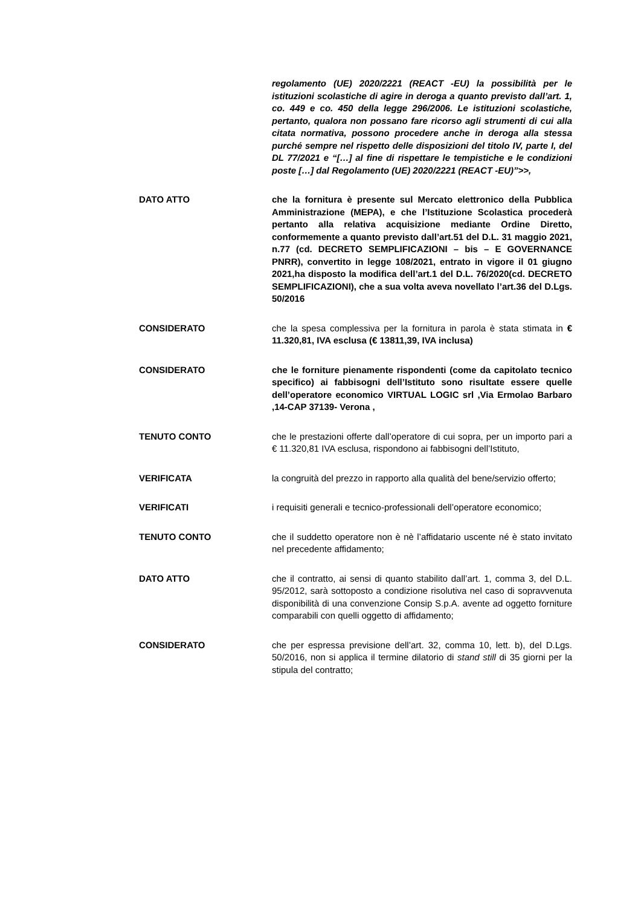regolamento (UE) 2020/2221 (REACT -EU) la possibilità per le istituzioni scolastiche di agire in deroga a quanto previsto dall’art. 1, co. 449 e co. 450 della legge 296/2006. Le istituzioni scolastiche, pertanto, qualora non possano fare ricorso agli strumenti di cui alla citata normativa, possono procedere anche in deroga alla stessa purché sempre nel rispetto delle disposizioni del titolo IV, parte I, del DL 77/2021 e “[…] al fine di rispettare le tempistiche e le condizioni poste […] dal Regolamento (UE) 2020/2221 (REACT -EU)”>>,
DATO ATTO che la fornitura è presente sul Mercato elettronico della Pubblica Amministrazione (MEPA), e che l’Istituzione Scolastica procederà pertanto alla relativa acquisizione mediante Ordine Diretto, conformemente a quanto previsto dall’art.51 del D.L. 31 maggio 2021, n.77 (cd. DECRETO SEMPLIFICAZIONI – bis – E GOVERNANCE PNRR), convertito in legge 108/2021, entrato in vigore il 01 giugno 2021,ha disposto la modifica dell’art.1 del D.L. 76/2020(cd. DECRETO SEMPLIFICAZIONI), che a sua volta aveva novellato l’art.36 del D.Lgs. 50/2016
CONSIDERATO che la spesa complessiva per la fornitura in parola è stata stimata in € 11.320,81, IVA esclusa (€ 13811,39, IVA inclusa)
CONSIDERATO che le forniture pienamente rispondenti (come da capitolato tecnico specifico) ai fabbisogni dell’Istituto sono risultate essere quelle dell’operatore economico VIRTUAL LOGIC srl ,Via Ermolao Barbaro ,14-CAP 37139- Verona ,
TENUTO CONTO che le prestazioni offerte dall’operatore di cui sopra, per un importo pari a € 11.320,81 IVA esclusa, rispondono ai fabbisogni dell’Istituto,
VERIFICATA la congruità del prezzo in rapporto alla qualità del bene/servizio offerto;
VERIFICATI i requisiti generali e tecnico-professionali dell’operatore economico;
TENUTO CONTO che il suddetto operatore non è nè l’affidatario uscente né è stato invitato nel precedente affidamento;
DATO ATTO che il contratto, ai sensi di quanto stabilito dall’art. 1, comma 3, del D.L. 95/2012, sarà sottoposto a condizione risolutiva nel caso di sopravvenuta disponibilità di una convenzione Consip S.p.A. avente ad oggetto forniture comparabili con quelli oggetto di affidamento;
CONSIDERATO che per espressa previsione dell’art. 32, comma 10, lett. b), del D.Lgs. 50/2016, non si applica il termine dilatorio di stand still di 35 giorni per la stipula del contratto;